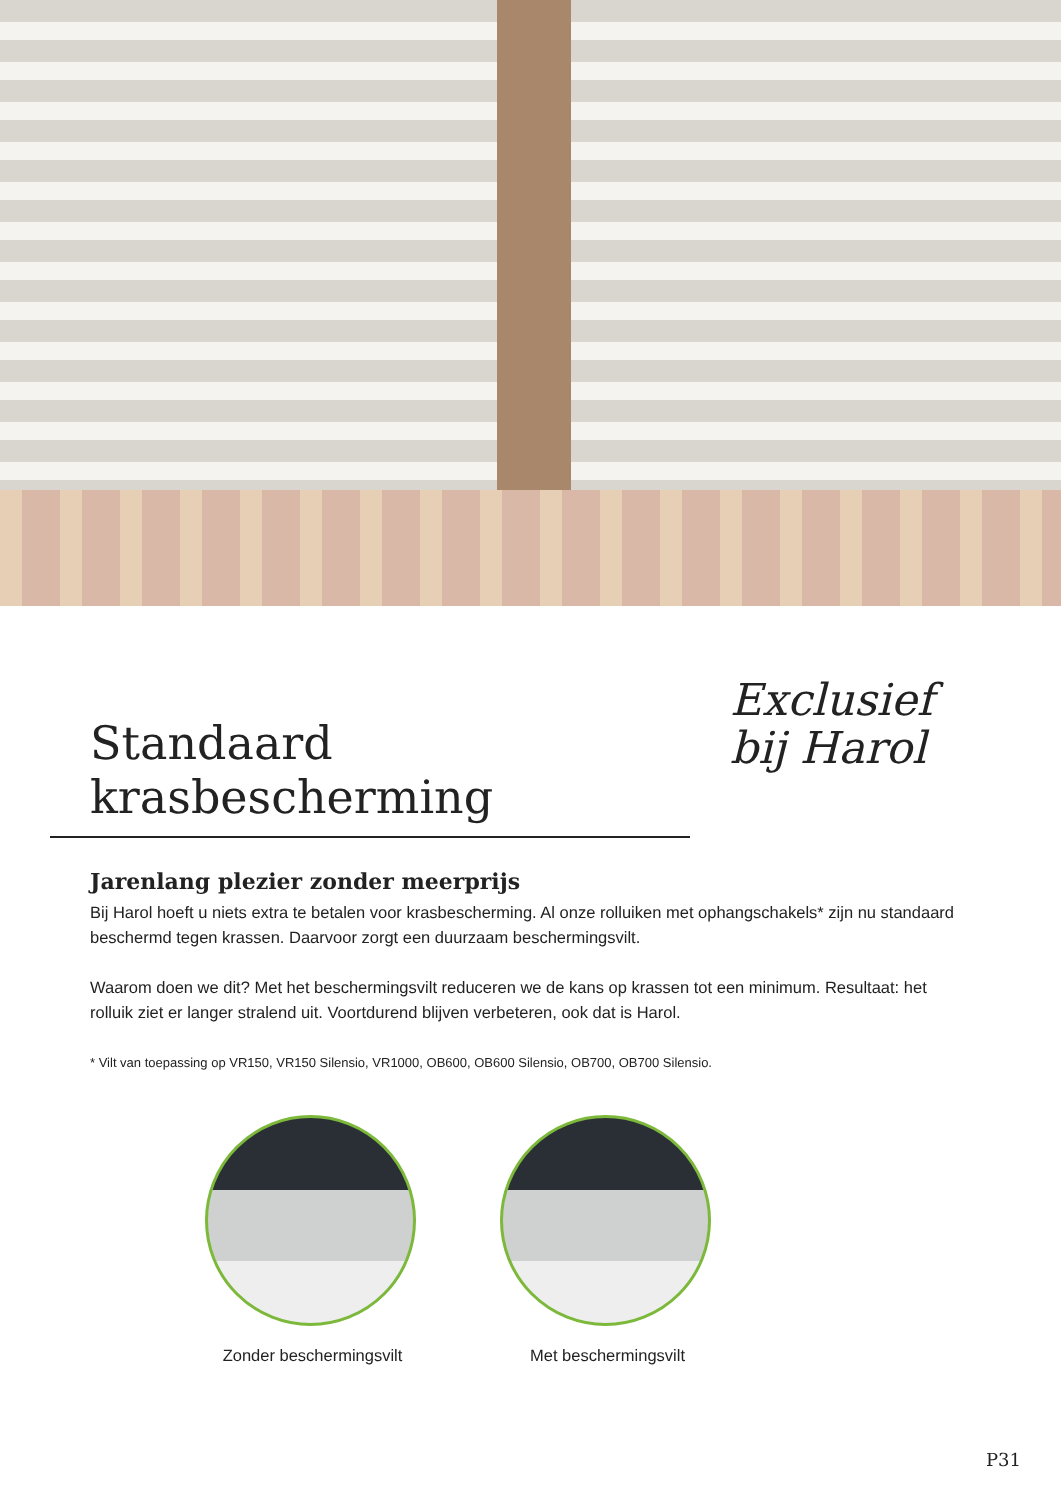Standaard krasbescherming
Exclusief
bij Harol
Jarenlang plezier zonder meerprijs
Bij Harol hoeft u niets extra te betalen voor krasbescherming. Al onze rolluiken met ophangschakels* zijn nu standaard beschermd tegen krassen. Daarvoor zorgt een duurzaam beschermingsvilt.
Waarom doen we dit? Met het beschermingsvilt reduceren we de kans op krassen tot een minimum. Resultaat: het rolluik ziet er langer stralend uit. Voortdurend blijven verbeteren, ook dat is Harol.
* Vilt van toepassing op VR150, VR150 Silensio, VR1000, OB600, OB600 Silensio, OB700, OB700 Silensio.
Zonder beschermingsvilt
Met beschermingsvilt
P31